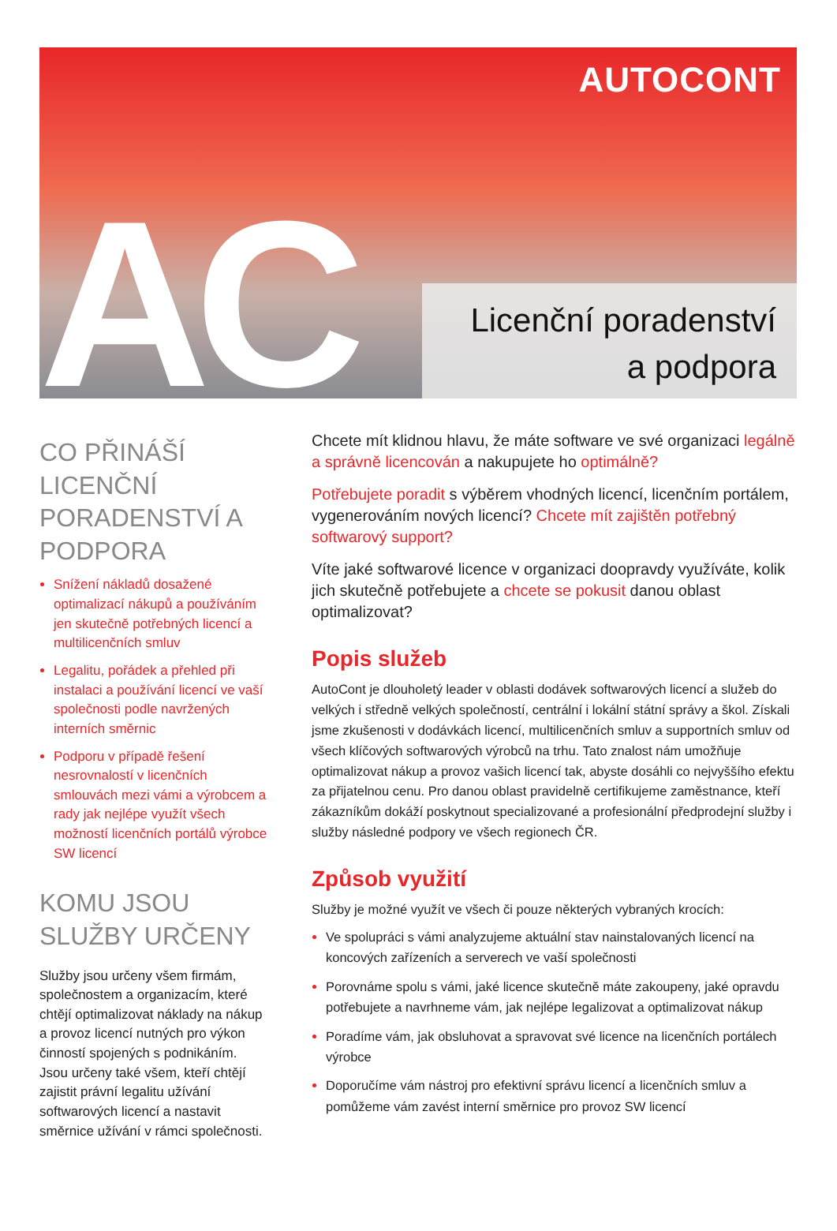AUTOCONT
AC
Licenční poradenství
a podpora
CO PŘINÁŠÍ LICENČNÍ PORADENSTVÍ A PODPORA
Snížení nákladů dosažené optimalizací nákupů a používáním jen skutečně potřebných licencí a multilicenčních smluv
Legalitu, pořádek a přehled při instalaci a používání licencí ve vaší společnosti podle navržených interních směrnic
Podporu v případě řešení nesrovnalostí v licenčních smlouvách mezi vámi a výrobcem a rady jak nejlépe využít všech možností licenčních portálů výrobce SW licencí
KOMU JSOU SLUŽBY URČENY
Služby jsou určeny všem firmám, společnostem a organizacím, které chtějí optimalizovat náklady na nákup a provoz licencí nutných pro výkon činností spojených s podnikáním. Jsou určeny také všem, kteří chtějí zajistit právní legalitu užívání softwarových licencí a nastavit směrnice užívání v rámci společnosti.
Chcete mít klidnou hlavu, že máte software ve své organizaci legálně a správně licencován a nakupujete ho optimálně?
Potřebujete poradit s výběrem vhodných licencí, licenčním portálem, vygenerováním nových licencí? Chcete mít zajištěn potřebný softwarový support?
Víte jaké softwarové licence v organizaci doopravdy využíváte, kolik jich skutečně potřebujete a chcete se pokusit danou oblast optimalizovat?
Popis služeb
AutoCont je dlouholetý leader v oblasti dodávek softwarových licencí a služeb do velkých i středně velkých společností, centrální i lokální státní správy a škol. Získali jsme zkušenosti v dodávkách licencí, multilicenčních smluv a supportních smluv od všech klíčových softwarových výrobců na trhu. Tato znalost nám umožňuje optimalizovat nákup a provoz vašich licencí tak, abyste dosáhli co nejvyššího efektu za přijatelnou cenu. Pro danou oblast pravidelně certifikujeme zaměstnance, kteří zákazníkům dokáží poskytnout specializované a profesionální předprodejní služby i služby následné podpory ve všech regionech ČR.
Způsob využití
Služby je možné využít ve všech či pouze některých vybraných krocích:
Ve spolupráci s vámi analyzujeme aktuální stav nainstalovaných licencí na koncových zařízeních a serverech ve vaší společnosti
Porovnáme spolu s vámi, jaké licence skutečně máte zakoupeny, jaké opravdu potřebujete a navrhneme vám, jak nejlépe legalizovat a optimalizovat nákup
Poradíme vám, jak obsluhovat a spravovat své licence na licenčních portálech výrobce
Doporučíme vám nástroj pro efektivní správu licencí a licenčních smluv a pomůžeme vám zavést interní směrnice pro provoz SW licencí